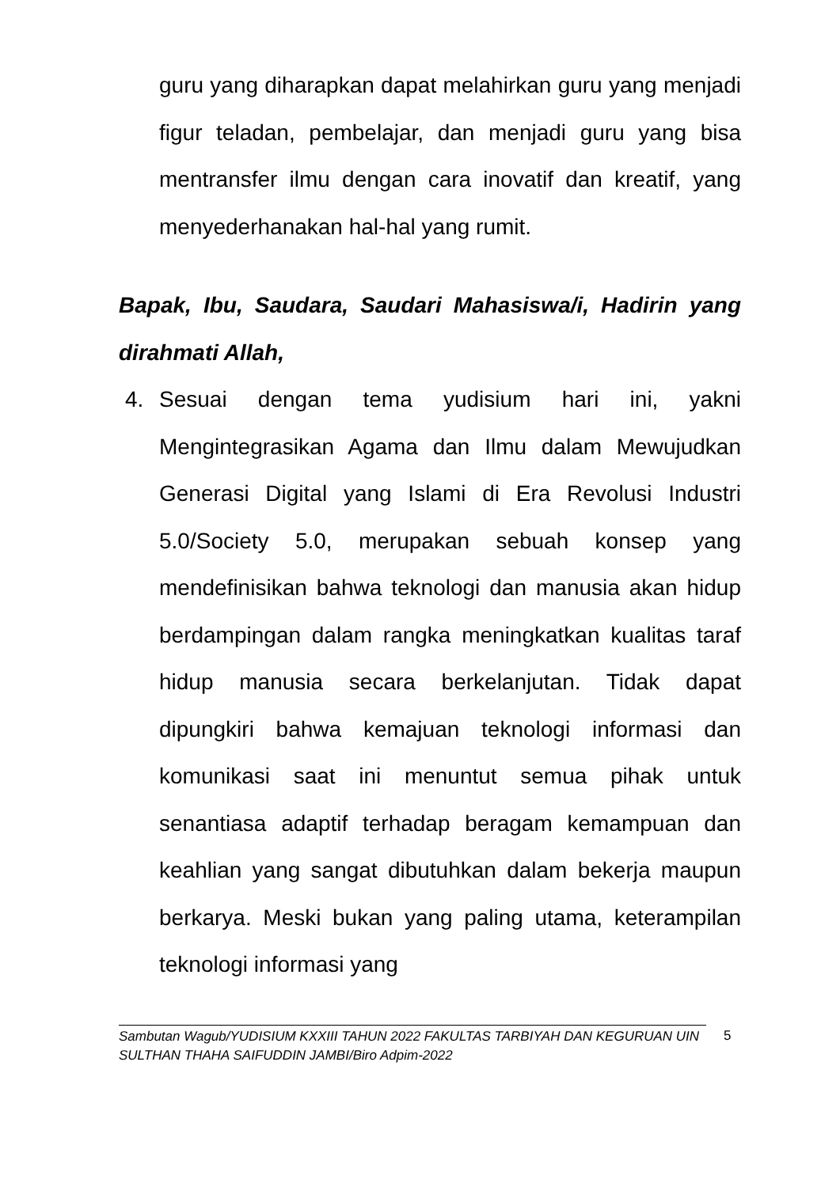guru yang diharapkan dapat melahirkan guru yang menjadi figur teladan, pembelajar, dan menjadi guru yang bisa mentransfer ilmu dengan cara inovatif dan kreatif, yang menyederhanakan hal-hal yang rumit.
Bapak, Ibu, Saudara, Saudari Mahasiswa/i, Hadirin yang dirahmati Allah,
4. Sesuai dengan tema yudisium hari ini, yakni Mengintegrasikan Agama dan Ilmu dalam Mewujudkan Generasi Digital yang Islami di Era Revolusi Industri 5.0/Society 5.0, merupakan sebuah konsep yang mendefinisikan bahwa teknologi dan manusia akan hidup berdampingan dalam rangka meningkatkan kualitas taraf hidup manusia secara berkelanjutan. Tidak dapat dipungkiri bahwa kemajuan teknologi informasi dan komunikasi saat ini menuntut semua pihak untuk senantiasa adaptif terhadap beragam kemampuan dan keahlian yang sangat dibutuhkan dalam bekerja maupun berkarya. Meski bukan yang paling utama, keterampilan teknologi informasi yang
Sambutan Wagub/YUDISIUM KXXIII TAHUN 2022 FAKULTAS TARBIYAH DAN KEGURUAN UIN SULTHAN THAHA SAIFUDDIN JAMBI/Biro Adpim-2022
5